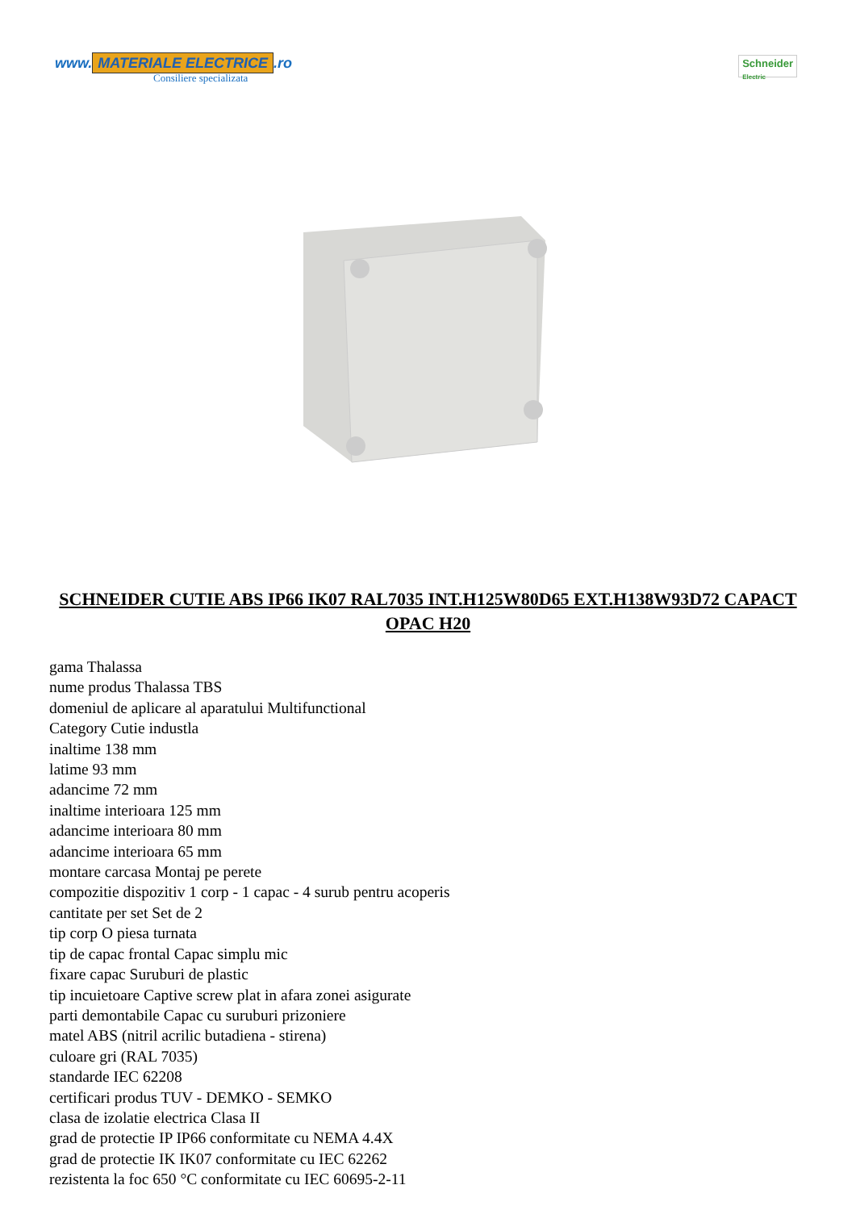www. MATERIALE ELECTRICE.ro
Consiliere specializata
Schneider
Electric
SCHNEIDER CUTIE ABS IP66 IK07 RAL7035 INT.H125W80D65 EXT.H138W93D72 CAPACT OPAC H20
gama Thalassa
nume produs Thalassa TBS
domeniul de aplicare al aparatului Multifunctional
Category Cutie industla
inaltime 138 mm
latime 93 mm
adancime 72 mm
inaltime interioara 125 mm
adancime interioara 80 mm
adancime interioara 65 mm
montare carcasa Montaj pe perete
compozitie dispozitiv 1 corp - 1 capac - 4 surub pentru acoperis
cantitate per set Set de 2
tip corp O piesa turnata
tip de capac frontal Capac simplu mic
fixare capac Suruburi de plastic
tip incuietoare Captive screw plat in afara zonei asigurate
parti demontabile Capac cu suruburi prizoniere
matel ABS (nitril acrilic butadiena - stirena)
culoare gri (RAL 7035)
standarde IEC 62208
certificari produs TUV - DEMKO - SEMKO
clasa de izolatie electrica Clasa II
grad de protectie IP IP66 conformitate cu NEMA 4.4X
grad de protectie IK IK07 conformitate cu IEC 62262
rezistenta la foc 650 °C conformitate cu IEC 60695-2-11